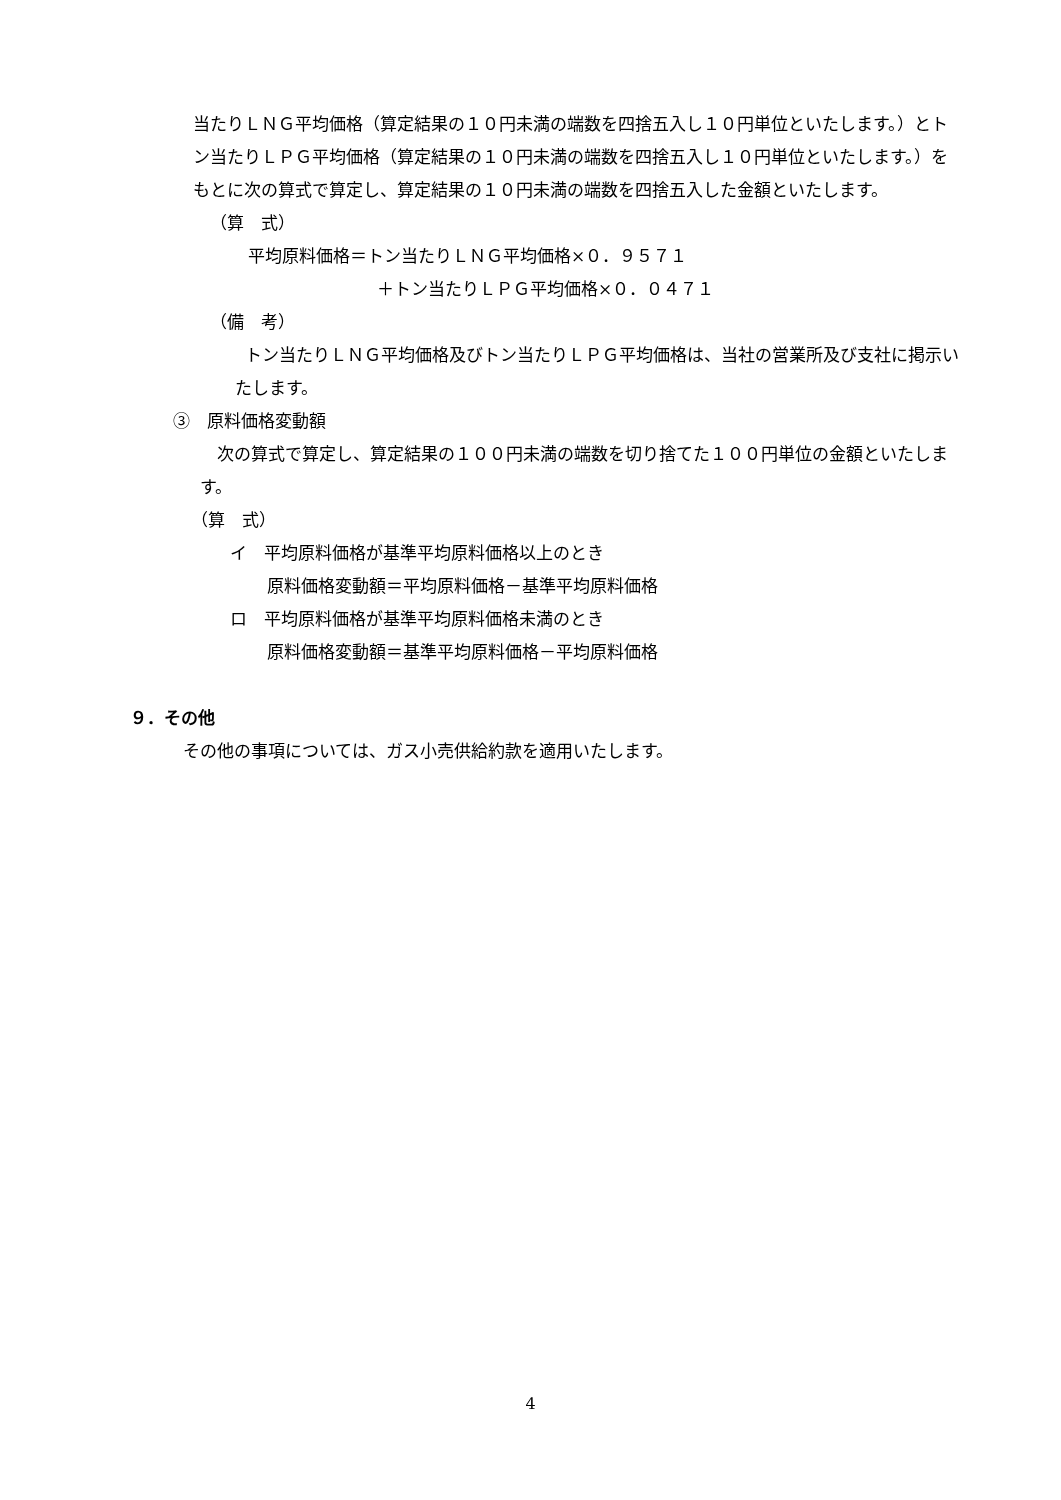当たりＬＮＧ平均価格（算定結果の１０円未満の端数を四捨五入し１０円単位といたします。）とトン当たりＬＰＧ平均価格（算定結果の１０円未満の端数を四捨五入し１０円単位といたします。）をもとに次の算式で算定し、算定結果の１０円未満の端数を四捨五入した金額といたします。
（算　式）
平均原料価格＝トン当たりＬＮＧ平均価格×０．９５７１
＋トン当たりＬＰＧ平均価格×０．０４７１
（備　考）
トン当たりＬＮＧ平均価格及びトン当たりＬＰＧ平均価格は、当社の営業所及び支社に掲示いたします。
③　原料価格変動額
次の算式で算定し、算定結果の１００円未満の端数を切り捨てた１００円単位の金額といたします。
（算　式）
イ　平均原料価格が基準平均原料価格以上のとき
原料価格変動額＝平均原料価格－基準平均原料価格
ロ　平均原料価格が基準平均原料価格未満のとき
原料価格変動額＝基準平均原料価格－平均原料価格
９．その他
その他の事項については、ガス小売供給約款を適用いたします。
4